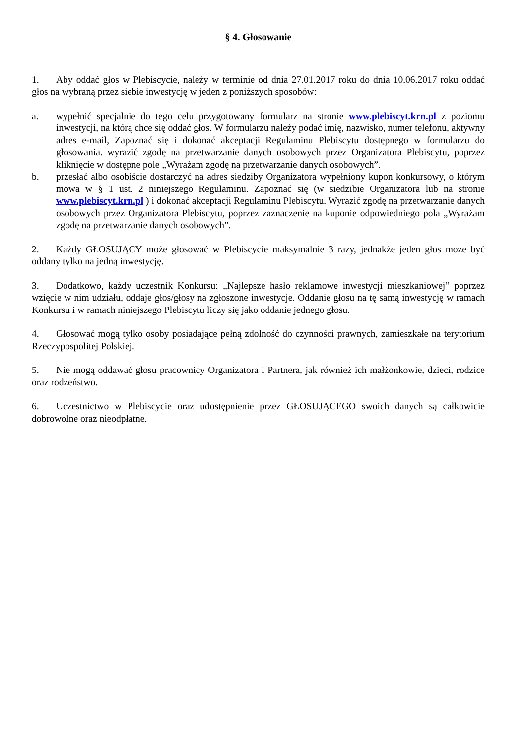§ 4. Głosowanie
1. Aby oddać głos w Plebiscycie, należy w terminie od dnia 27.01.2017 roku do dnia 10.06.2017 roku oddać głos na wybraną przez siebie inwestycję w jeden z poniższych sposobów:
a. wypełnić specjalnie do tego celu przygotowany formularz na stronie www.plebiscyt.krn.pl z poziomu inwestycji, na którą chce się oddać głos. W formularzu należy podać imię, nazwisko, numer telefonu, aktywny adres e-mail, Zapoznać się i dokonać akceptacji Regulaminu Plebiscytu dostępnego w formularzu do głosowania. wyrazić zgodę na przetwarzanie danych osobowych przez Organizatora Plebiscytu, poprzez kliknięcie w dostępne pole „Wyrażam zgodę na przetwarzanie danych osobowych”.
b. przesłać albo osobiście dostarczyć na adres siedziby Organizatora wypełniony kupon konkursowy, o którym mowa w § 1 ust. 2 niniejszego Regulaminu. Zapoznać się (w siedzibie Organizatora lub na stronie www.plebiscyt.krn.pl ) i dokonać akceptacji Regulaminu Plebiscytu. Wyrazić zgodę na przetwarzanie danych osobowych przez Organizatora Plebiscytu, poprzez zaznaczenie na kuponie odpowiedniego pola „Wyrażam zgodę na przetwarzanie danych osobowych”.
2. Każdy GŁOSUJĄCY może głosować w Plebiscycie maksymalnie 3 razy, jednakże jeden głos może być oddany tylko na jedną inwestycję.
3. Dodatkowo, każdy uczestnik Konkursu: „Najlepsze hasło reklamowe inwestycji mieszkaniowej” poprzez wzięcie w nim udziału, oddaje głos/głosy na zgłoszone inwestycje. Oddanie głosu na tę samą inwestycję w ramach Konkursu i w ramach niniejszego Plebiscytu liczy się jako oddanie jednego głosu.
4. Głosować mogą tylko osoby posiadające pełną zdolność do czynności prawnych, zamieszkałe na terytorium Rzeczypospolitej Polskiej.
5. Nie mogą oddawać głosu pracownicy Organizatora i Partnera, jak również ich małżonkowie, dzieci, rodzice oraz rodzeństwo.
6. Uczestnictwo w Plebiscycie oraz udostępnienie przez GŁOSUJĄCEGO swoich danych są całkowicie dobrowolne oraz nieodpłatne.